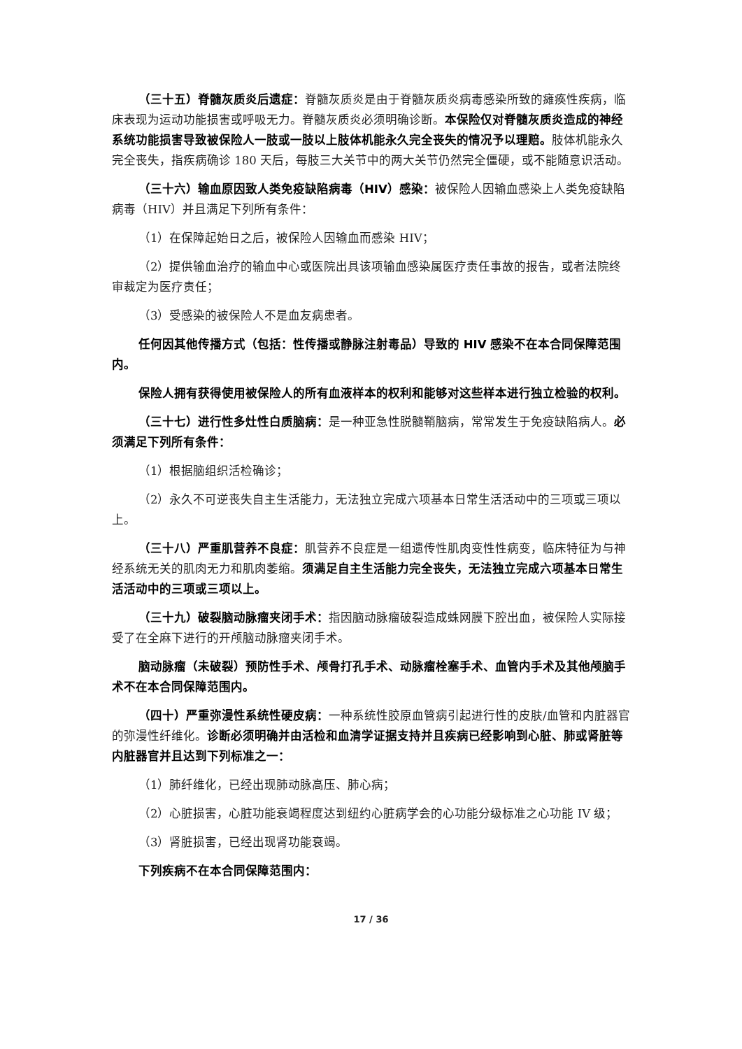（三十五）脊髓灰质炎后遗症：脊髓灰质炎是由于脊髓灰质炎病毒感染所致的瘫痪性疾病，临床表现为运动功能损害或呼吸无力。脊髓灰质炎必须明确诊断。本保险仅对脊髓灰质炎造成的神经系统功能损害导致被保险人一肢或一肢以上肢体机能永久完全丧失的情况予以理赔。肢体机能永久完全丧失，指疾病确诊 180 天后，每肢三大关节中的两大关节仍然完全僵硬，或不能随意识活动。
（三十六）输血原因致人类免疫缺陷病毒（HIV）感染：被保险人因输血感染上人类免疫缺陷病毒（HIV）并且满足下列所有条件：
（1）在保障起始日之后，被保险人因输血而感染 HIV；
（2）提供输血治疗的输血中心或医院出具该项输血感染属医疗责任事故的报告，或者法院终审裁定为医疗责任；
（3）受感染的被保险人不是血友病患者。
任何因其他传播方式（包括：性传播或静脉注射毒品）导致的 HIV 感染不在本合同保障范围内。
保险人拥有获得使用被保险人的所有血液样本的权利和能够对这些样本进行独立检验的权利。
（三十七）进行性多灶性白质脑病：是一种亚急性脱髓鞘脑病，常常发生于免疫缺陷病人。必须满足下列所有条件：
（1）根据脑组织活检确诊；
（2）永久不可逆丧失自主生活能力，无法独立完成六项基本日常生活活动中的三项或三项以上。
（三十八）严重肌营养不良症：肌营养不良症是一组遗传性肌肉变性性病变，临床特征为与神经系统无关的肌肉无力和肌肉萎缩。须满足自主生活能力完全丧失，无法独立完成六项基本日常生活活动中的三项或三项以上。
（三十九）破裂脑动脉瘤夹闭手术：指因脑动脉瘤破裂造成蛛网膜下腔出血，被保险人实际接受了在全麻下进行的开颅脑动脉瘤夹闭手术。
脑动脉瘤（未破裂）预防性手术、颅骨打孔手术、动脉瘤栓塞手术、血管内手术及其他颅脑手术不在本合同保障范围内。
（四十）严重弥漫性系统性硬皮病：一种系统性胶原血管病引起进行性的皮肤/血管和内脏器官的弥漫性纤维化。诊断必须明确并由活检和血清学证据支持并且疾病已经影响到心脏、肺或肾脏等内脏器官并且达到下列标准之一：
（1）肺纤维化，已经出现肺动脉高压、肺心病；
（2）心脏损害，心脏功能衰竭程度达到纽约心脏病学会的心功能分级标准之心功能 IV 级；
（3）肾脏损害，已经出现肾功能衰竭。
下列疾病不在本合同保障范围内：
17 / 36